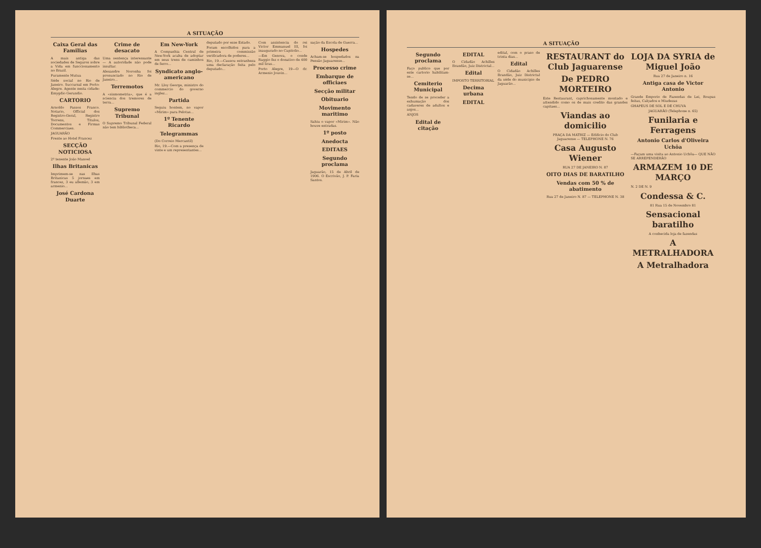A SITUAÇÃO
Caixa Geral das Familias
A mais antiga das sociedades de Seguros sobre a Vida em funccionamento no Brazil.
Puramente Mutua
Séde social no Rio de Janeiro. Succursal em Porto-Alegre. Agente nesta cidade: Emygdio Gerundio.
CARTORIO
Arnoldo Passos Franco. Notario, Official dos Registro-Geral, Registro Torrens, Titulos, Documentos e Firmas Commerciaes.
JAGUARÃO
Frente ao Hotel Francez
SECÇÃO NOTICIOSA
2º tenente João Manoel
Ilhas Britanicas
Imprimem-se nas Ilhas Britanicas 5 jornaes em francez, 3 eu allemão, 3 em armenio...
José Cardona Duarte
Crime de desacato
Uma sentença interessante — A autoridade não pode insultar.
Alexandre Noronha foi pronunciado no Rio de Janeiro...
Terremotos
A «sismometria», que é a sciencia dos tremores de terra...
Supremo Tribunal
O Supremo Tribunal Federal não tem bibliotheca...
Em New-York
A Companhia Central de New-York acaba de adoptar em seus trens de caminhos de ferro...
Syndicato anglo-americano
Mr. Lloy George, ministro do commercio do governo inglez...
Partida
Seguiu hontem, no vapor «Mirim» para Pelotas...
1º Tenente Ricardo
Telegrammas
(Do Correio Mercantil)
Rio, 19.—Com a presença de vinte e um representantes...
deputado por esse Estado.
Foram escolhidos para a primeira commissão verificadora de poderes...
Rio, 19.—Causou estranheza uma declaração feita pelo deputado...
Com assistencia do rei Victor Emmanuel III, foi inaugurado no Capitolio...
—Em Genova, o conde Raggio fez o donativo de 400 mil liras...
Porto Alegre, 19—O dr. Armenio Jouvin...
sação da Escola de Guerra...
Hospedes
Acham-se hospedados na Pensão Jaguarense...
Processo crime
Embarque de officiaes
Secção militar
Obituario
Movimento maritimo
Sahiu o vapor «Mirim». Não houve entradas.
1º posto
Anedocta
EDITAES
Segundo proclama
Jaguarão, 15 de Abril de 1906. O Escrivão, J. P. Faria Santos.
A SITUAÇÃO
Segundo proclama
Faço publico que por este cartorio habilitam-se...
Cemiterio Municipal
Tendo de se proceder a exhumação dos cadaveres de adultos e anjos...
ANJOS
Edital de citação
EDITAL
O Cidadão Achilles Brandão, Juiz Districtal...
Edital
IMPOSTO TERRITORIAL
Decima urbana
EDITAL
edital, com o praso de trinta dias...
Edital
O Cidadão Achilles Brandão, Juiz Districtal da séde do municipio de Jaguarão...
RESTAURANT do Club Jaguarense
De PEDRO MORTEIRO
Este Restaurant, caprichosamente montado e attendido como os de mais credito das grandes capitaes...
Viandas ao domicilio
PRAÇA DA MATRIZ — Edificio do Club Jaguarense — TELEPHONE N. 76
Casa Augusto Wiener
RUA 27 DE JANEIRO N. 87
OITO DIAS DE BARATILHO
Vendas com 50 % de abatimento
Rua 27 de Janeiro N. 87 — TELEPHONE N. 38
LOJA DA SYRIA de Miguel João
Rua 27 de Janeiro n. 16
Antiga casa de Victor Antonio
Grande Emporio de Fazendas de Lei, Roupas feitas, Calçados e Miudezas
GHAPEUS DE SOL E DE CHUVA
JAGUARÃO (Telephone n. 65)
Funilaria e Ferragens
Antonio Carlos d'Oliveira Uchôa
—Façam uma visita ao Antonio Uchôa— QUE NÃO SE ARREPENDERÃO
ARMAZEM 10 DE MARÇO
N. 2 DE N. 9
Condessa & C.
81 Rua 15 de Novembro 81
Sensacional baratilho
A conhecida loja de fazendas
A METRALHADORA
A Metralhadora